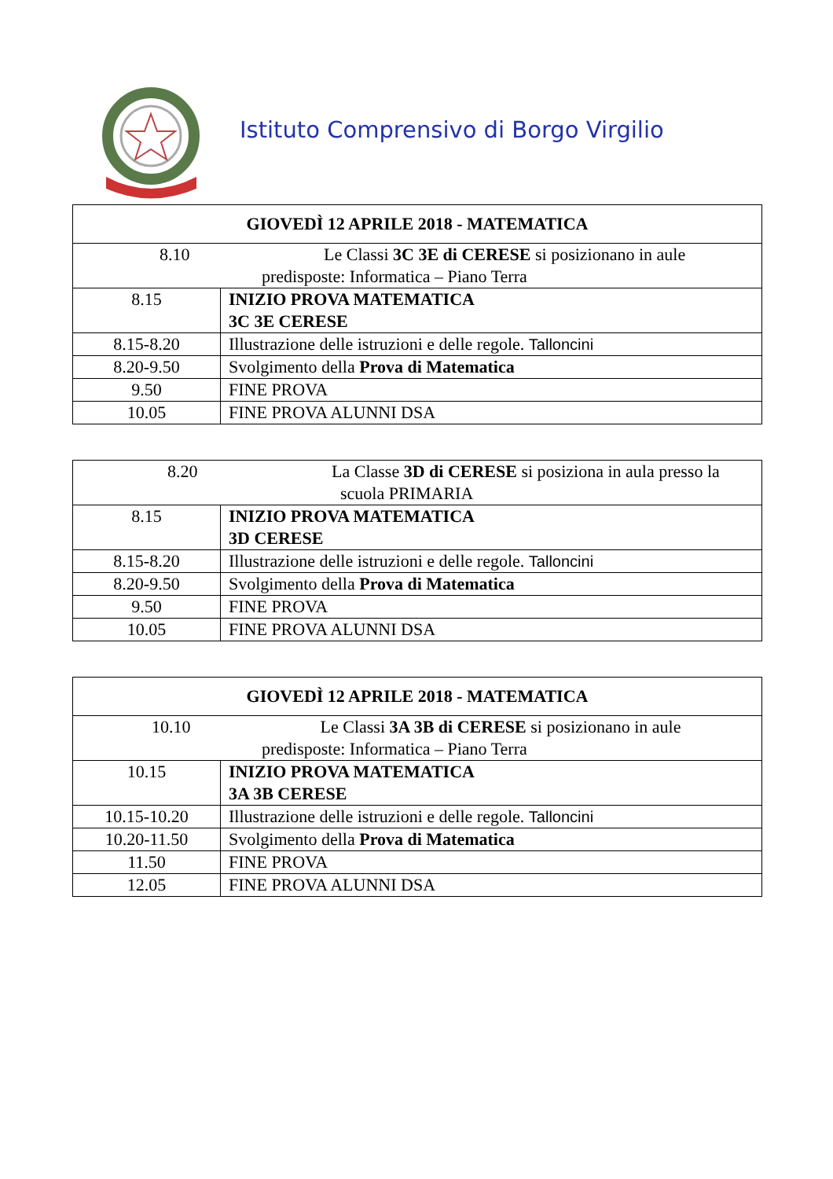Istituto Comprensivo di Borgo Virgilio
| GIOVEDÌ 12 APRILE 2018 - MATEMATICA | |
| --- | --- |
| 8.10 Le Classi 3C 3E di CERESE si posizionano in aule predisposte: Informatica – Piano Terra | |
| 8.15 | INIZIO PROVA MATEMATICA 3C 3E CERESE |
| 8.15-8.20 | Illustrazione delle istruzioni e delle regole. Talloncini |
| 8.20-9.50 | Svolgimento della Prova di Matematica |
| 9.50 | FINE PROVA |
| 10.05 | FINE PROVA ALUNNI DSA |
| 8.20 La Classe 3D di CERESE si posiziona in aula presso la scuola PRIMARIA | |
| 8.15 | INIZIO PROVA MATEMATICA 3D CERESE |
| 8.15-8.20 | Illustrazione delle istruzioni e delle regole. Talloncini |
| 8.20-9.50 | Svolgimento della Prova di Matematica |
| 9.50 | FINE PROVA |
| 10.05 | FINE PROVA ALUNNI DSA |
| GIOVEDÌ 12 APRILE 2018 - MATEMATICA | |
| --- | --- |
| 10.10 Le Classi 3A 3B di CERESE si posizionano in aule predisposte: Informatica – Piano Terra | |
| 10.15 | INIZIO PROVA MATEMATICA 3A 3B CERESE |
| 10.15-10.20 | Illustrazione delle istruzioni e delle regole. Talloncini |
| 10.20-11.50 | Svolgimento della Prova di Matematica |
| 11.50 | FINE PROVA |
| 12.05 | FINE PROVA ALUNNI DSA |